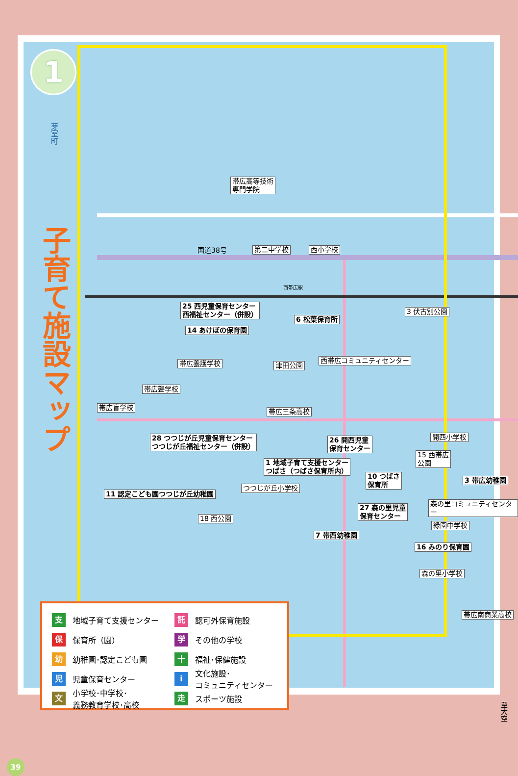1
芽室町
子育て施設マップ
帯広高等技術
専門学院
国道38号 第二中学校 西小学校
西帯広駅
25 西児童保育センター
西福祉センター（併設）
6 松葉保育所
14 あけぼの保育園
3 伏古別公園
津田公園
西帯広コミュニティセンター
帯広養護学校
帯広聾学校
帯広盲学校 帯広三条高校
28 つつじが丘児童保育センター
つつじが丘福祉センター（併設）
26 開西児童
保育センター
開西小学校
15 西帯広
公園
1 地域子育て支援センター
つばさ（つばさ保育所内）
10 つばさ
保育所
3 帯広幼稚園
つつじが丘小学校
11 認定こども園つつじが丘幼稚園
森の里コミュニティセンター
27 森の里児童
保育センター
18 西公園
緑園中学校
7 帯西幼稚園
16 みのり保育園
森の里小学校
帯広南商業高校
至大空
支 地域子育て支援センター
託 認可外保育施設
保 保育所（園）
学 その他の学校
幼 幼稚園･認定こども園
十 福祉･保健施設
児 児童保育センター
i 文化施設･
コミュニティセンター
文 小学校･中学校･
義務教育学校･高校
走 スポーツ施設
39